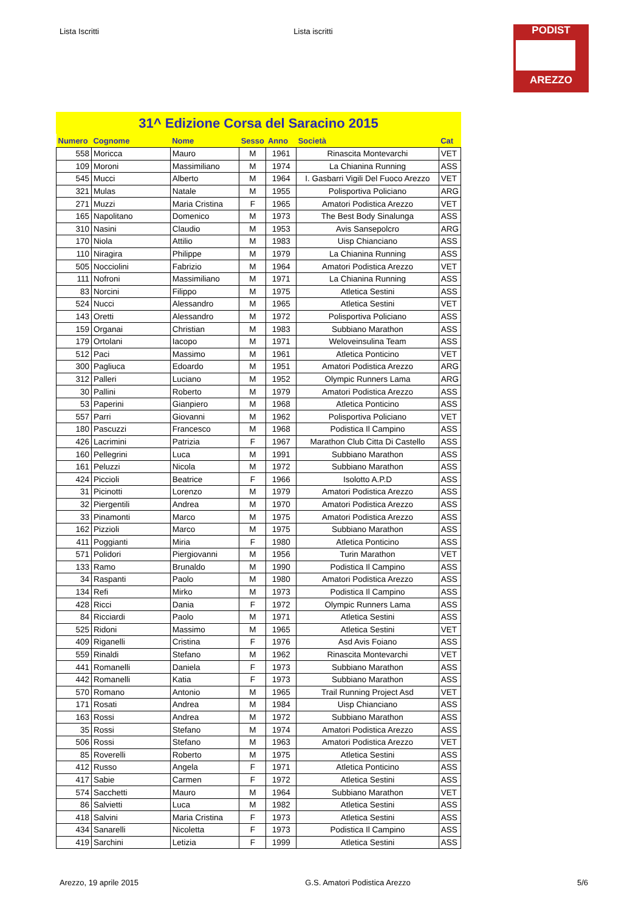Lista Iscritti Lista iscritti
PODIST
AREZZO
31^ Edizione Corsa del Saracino 2015
| Numero | Cognome | Nome | Sesso | Anno | Società | Cat |
| --- | --- | --- | --- | --- | --- | --- |
| 558 | Moricca | Mauro | M | 1961 | Rinascita Montevarchi | VET |
| 109 | Moroni | Massimiliano | M | 1974 | La Chianina Running | ASS |
| 545 | Mucci | Alberto | M | 1964 | I. Gasbarri Vigili Del Fuoco Arezzo | VET |
| 321 | Mulas | Natale | M | 1955 | Polisportiva Policiano | ARG |
| 271 | Muzzi | Maria Cristina | F | 1965 | Amatori Podistica Arezzo | VET |
| 165 | Napolitano | Domenico | M | 1973 | The Best Body Sinalunga | ASS |
| 310 | Nasini | Claudio | M | 1953 | Avis Sansepolcro | ARG |
| 170 | Niola | Attilio | M | 1983 | Uisp Chianciano | ASS |
| 110 | Niragira | Philippe | M | 1979 | La Chianina Running | ASS |
| 505 | Nocciolini | Fabrizio | M | 1964 | Amatori Podistica Arezzo | VET |
| 111 | Nofroni | Massimiliano | M | 1971 | La Chianina Running | ASS |
| 83 | Norcini | Filippo | M | 1975 | Atletica Sestini | ASS |
| 524 | Nucci | Alessandro | M | 1965 | Atletica Sestini | VET |
| 143 | Oretti | Alessandro | M | 1972 | Polisportiva Policiano | ASS |
| 159 | Organai | Christian | M | 1983 | Subbiano Marathon | ASS |
| 179 | Ortolani | Iacopo | M | 1971 | Weloveinsulina Team | ASS |
| 512 | Paci | Massimo | M | 1961 | Atletica Ponticino | VET |
| 300 | Pagliuca | Edoardo | M | 1951 | Amatori Podistica Arezzo | ARG |
| 312 | Palleri | Luciano | M | 1952 | Olympic Runners Lama | ARG |
| 30 | Pallini | Roberto | M | 1979 | Amatori Podistica Arezzo | ASS |
| 53 | Paperini | Gianpiero | M | 1968 | Atletica Ponticino | ASS |
| 557 | Parri | Giovanni | M | 1962 | Polisportiva Policiano | VET |
| 180 | Pascuzzi | Francesco | M | 1968 | Podistica Il Campino | ASS |
| 426 | Lacrimini | Patrizia | F | 1967 | Marathon Club Citta Di Castello | ASS |
| 160 | Pellegrini | Luca | M | 1991 | Subbiano Marathon | ASS |
| 161 | Peluzzi | Nicola | M | 1972 | Subbiano Marathon | ASS |
| 424 | Piccioli | Beatrice | F | 1966 | Isolotto A.P.D | ASS |
| 31 | Picinotti | Lorenzo | M | 1979 | Amatori Podistica Arezzo | ASS |
| 32 | Piergentili | Andrea | M | 1970 | Amatori Podistica Arezzo | ASS |
| 33 | Pinamonti | Marco | M | 1975 | Amatori Podistica Arezzo | ASS |
| 162 | Pizzioli | Marco | M | 1975 | Subbiano Marathon | ASS |
| 411 | Poggianti | Miria | F | 1980 | Atletica Ponticino | ASS |
| 571 | Polidori | Piergiovanni | M | 1956 | Turin Marathon | VET |
| 133 | Ramo | Brunaldo | M | 1990 | Podistica Il Campino | ASS |
| 34 | Raspanti | Paolo | M | 1980 | Amatori Podistica Arezzo | ASS |
| 134 | Refi | Mirko | M | 1973 | Podistica Il Campino | ASS |
| 428 | Ricci | Dania | F | 1972 | Olympic Runners Lama | ASS |
| 84 | Ricciardi | Paolo | M | 1971 | Atletica Sestini | ASS |
| 525 | Ridoni | Massimo | M | 1965 | Atletica Sestini | VET |
| 409 | Riganelli | Cristina | F | 1976 | Asd Avis Foiano | ASS |
| 559 | Rinaldi | Stefano | M | 1962 | Rinascita Montevarchi | VET |
| 441 | Romanelli | Daniela | F | 1973 | Subbiano Marathon | ASS |
| 442 | Romanelli | Katia | F | 1973 | Subbiano Marathon | ASS |
| 570 | Romano | Antonio | M | 1965 | Trail Running Project Asd | VET |
| 171 | Rosati | Andrea | M | 1984 | Uisp Chianciano | ASS |
| 163 | Rossi | Andrea | M | 1972 | Subbiano Marathon | ASS |
| 35 | Rossi | Stefano | M | 1974 | Amatori Podistica Arezzo | ASS |
| 506 | Rossi | Stefano | M | 1963 | Amatori Podistica Arezzo | VET |
| 85 | Roverelli | Roberto | M | 1975 | Atletica Sestini | ASS |
| 412 | Russo | Angela | F | 1971 | Atletica Ponticino | ASS |
| 417 | Sabie | Carmen | F | 1972 | Atletica Sestini | ASS |
| 574 | Sacchetti | Mauro | M | 1964 | Subbiano Marathon | VET |
| 86 | Salvietti | Luca | M | 1982 | Atletica Sestini | ASS |
| 418 | Salvini | Maria Cristina | F | 1973 | Atletica Sestini | ASS |
| 434 | Sanarelli | Nicoletta | F | 1973 | Podistica Il Campino | ASS |
| 419 | Sarchini | Letizia | F | 1999 | Atletica Sestini | ASS |
Arezzo, 19 aprile 2015 G.S. Amatori Podistica Arezzo 5/6